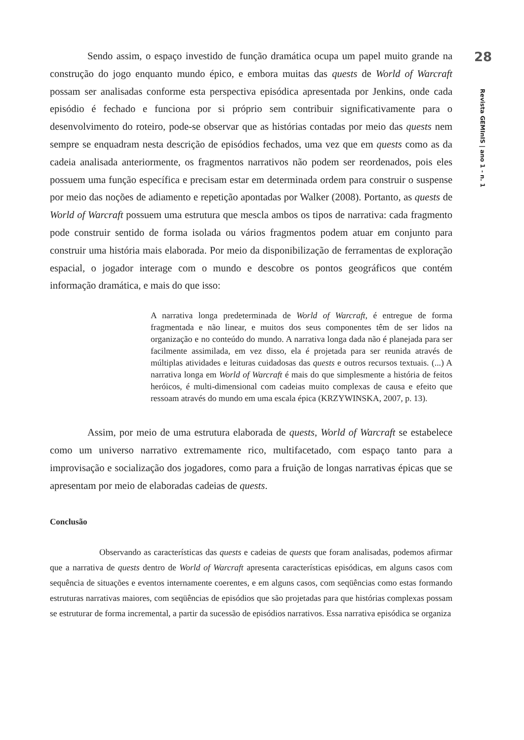Sendo assim, o espaço investido de função dramática ocupa um papel muito grande na construção do jogo enquanto mundo épico, e embora muitas das quests de World of Warcraft possam ser analisadas conforme esta perspectiva episódica apresentada por Jenkins, onde cada episódio é fechado e funciona por si próprio sem contribuir significativamente para o desenvolvimento do roteiro, pode-se observar que as histórias contadas por meio das quests nem sempre se enquadram nesta descrição de episódios fechados, uma vez que em quests como as da cadeia analisada anteriormente, os fragmentos narrativos não podem ser reordenados, pois eles possuem uma função específica e precisam estar em determinada ordem para construir o suspense por meio das noções de adiamento e repetição apontadas por Walker (2008). Portanto, as quests de World of Warcraft possuem uma estrutura que mescla ambos os tipos de narrativa: cada fragmento pode construir sentido de forma isolada ou vários fragmentos podem atuar em conjunto para construir uma história mais elaborada. Por meio da disponibilização de ferramentas de exploração espacial, o jogador interage com o mundo e descobre os pontos geográficos que contém informação dramática, e mais do que isso:
A narrativa longa predeterminada de World of Warcraft, é entregue de forma fragmentada e não linear, e muitos dos seus componentes têm de ser lidos na organização e no conteúdo do mundo. A narrativa longa dada não é planejada para ser facilmente assimilada, em vez disso, ela é projetada para ser reunida através de múltiplas atividades e leituras cuidadosas das quests e outros recursos textuais. (...) A narrativa longa em World of Warcraft é mais do que simplesmente a história de feitos heróicos, é multi-dimensional com cadeias muito complexas de causa e efeito que ressoam através do mundo em uma escala épica (KRZYWINSKA, 2007, p. 13).
Assim, por meio de uma estrutura elaborada de quests, World of Warcraft se estabelece como um universo narrativo extremamente rico, multifacetado, com espaço tanto para a improvisação e socialização dos jogadores, como para a fruição de longas narrativas épicas que se apresentam por meio de elaboradas cadeias de quests.
Conclusão
Observando as características das quests e cadeias de quests que foram analisadas, podemos afirmar que a narrativa de quests dentro de World of Warcraft apresenta características episódicas, em alguns casos com sequência de situações e eventos internamente coerentes, e em alguns casos, com seqüências como estas formando estruturas narrativas maiores, com seqüências de episódios que são projetadas para que histórias complexas possam se estruturar de forma incremental, a partir da sucessão de episódios narrativos. Essa narrativa episódica se organiza
28
Revista GEMInIS | ano 1 - n. 1